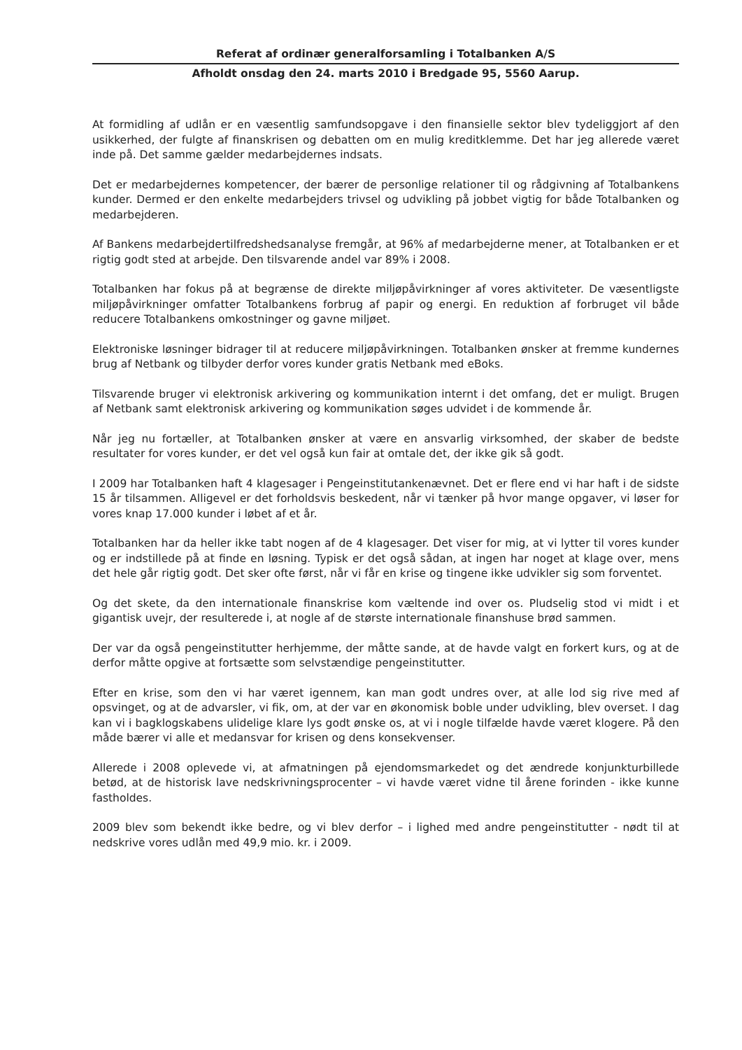Referat af ordinær generalforsamling i Totalbanken A/S
Afholdt onsdag den 24. marts 2010 i Bredgade 95, 5560 Aarup.
At formidling af udlån er en væsentlig samfundsopgave i den finansielle sektor blev tydeliggjort af den usikkerhed, der fulgte af finanskrisen og debatten om en mulig kreditklemme. Det har jeg allerede været inde på. Det samme gælder medarbejdernes indsats.
Det er medarbejdernes kompetencer, der bærer de personlige relationer til og rådgivning af Totalbankens kunder. Dermed er den enkelte medarbejders trivsel og udvikling på jobbet vigtig for både Totalbanken og medarbejderen.
Af Bankens medarbejdertilfredshedsanalyse fremgår, at 96% af medarbejderne mener, at Totalbanken er et rigtig godt sted at arbejde. Den tilsvarende andel var 89% i 2008.
Totalbanken har fokus på at begrænse de direkte miljøpåvirkninger af vores aktiviteter. De væsentligste miljøpåvirkninger omfatter Totalbankens forbrug af papir og energi. En reduktion af forbruget vil både reducere Totalbankens omkostninger og gavne miljøet.
Elektroniske løsninger bidrager til at reducere miljøpåvirkningen. Totalbanken ønsker at fremme kundernes brug af Netbank og tilbyder derfor vores kunder gratis Netbank med eBoks.
Tilsvarende bruger vi elektronisk arkivering og kommunikation internt i det omfang, det er muligt. Brugen af Netbank samt elektronisk arkivering og kommunikation søges udvidet i de kommende år.
Når jeg nu fortæller, at Totalbanken ønsker at være en ansvarlig virksomhed, der skaber de bedste resultater for vores kunder, er det vel også kun fair at omtale det, der ikke gik så godt.
I 2009 har Totalbanken haft 4 klagesager i Pengeinstitutankenævnet. Det er flere end vi har haft i de sidste 15 år tilsammen. Alligevel er det forholdsvis beskedent, når vi tænker på hvor mange opgaver, vi løser for vores knap 17.000 kunder i løbet af et år.
Totalbanken har da heller ikke tabt nogen af de 4 klagesager. Det viser for mig, at vi lytter til vores kunder og er indstillede på at finde en løsning. Typisk er det også sådan, at ingen har noget at klage over, mens det hele går rigtig godt. Det sker ofte først, når vi får en krise og tingene ikke udvikler sig som forventet.
Og det skete, da den internationale finanskrise kom væltende ind over os. Pludselig stod vi midt i et gigantisk uvejr, der resulterede i, at nogle af de største internationale finanshuse brød sammen.
Der var da også pengeinstitutter herhjemme, der måtte sande, at de havde valgt en forkert kurs, og at de derfor måtte opgive at fortsætte som selvstændige pengeinstitutter.
Efter en krise, som den vi har været igennem, kan man godt undres over, at alle lod sig rive med af opsvinget, og at de advarsler, vi fik, om, at der var en økonomisk boble under udvikling, blev overset. I dag kan vi i bagklogskabens ulidelige klare lys godt ønske os, at vi i nogle tilfælde havde været klogere. På den måde bærer vi alle et medansvar for krisen og dens konsekvenser.
Allerede i 2008 oplevede vi, at afmatningen på ejendomsmarkedet og det ændrede konjunkturbillede betød, at de historisk lave nedskrivningsprocenter – vi havde været vidne til årene forinden - ikke kunne fastholdes.
2009 blev som bekendt ikke bedre, og vi blev derfor – i lighed med andre pengeinstitutter - nødt til at nedskrive vores udlån med 49,9 mio. kr. i 2009.